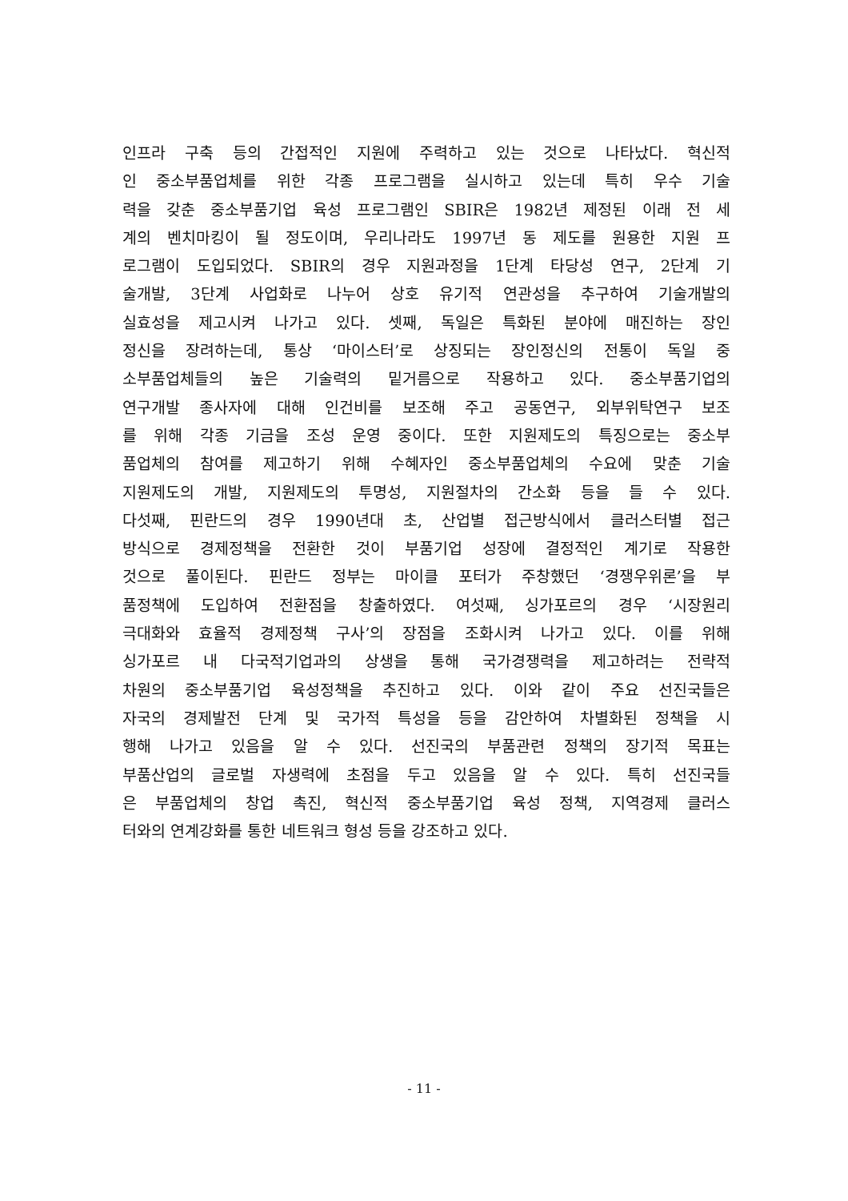인프라 구축 등의 간접적인 지원에 주력하고 있는 것으로 나타났다. 혁신적
인 중소부품업체를 위한 각종 프로그램을 실시하고 있는데 특히 우수 기술
력을 갖춘 중소부품기업 육성 프로그램인 SBIR은 1982년 제정된 이래 전 세
계의 벤치마킹이 될 정도이며, 우리나라도 1997년 동 제도를 원용한 지원 프
로그램이 도입되었다. SBIR의 경우 지원과정을 1단계 타당성 연구, 2단계 기
술개발, 3단계 사업화로 나누어 상호 유기적 연관성을 추구하여 기술개발의
실효성을 제고시켜 나가고 있다. 셋째, 독일은 특화된 분야에 매진하는 장인
정신을 장려하는데, 통상 ‘마이스터’로 상징되는 장인정신의 전통이 독일 중
소부품업체들의 높은 기술력의 밑거름으로 작용하고 있다. 중소부품기업의
연구개발 종사자에 대해 인건비를 보조해 주고 공동연구, 외부위탁연구 보조
를 위해 각종 기금을 조성 운영 중이다. 또한 지원제도의 특징으로는 중소부
품업체의 참여를 제고하기 위해 수혜자인 중소부품업체의 수요에 맞춘 기술
지원제도의 개발, 지원제도의 투명성, 지원절차의 간소화 등을 들 수 있다.
다섯째, 핀란드의 경우 1990년대 초, 산업별 접근방식에서 클러스터별 접근
방식으로 경제정책을 전환한 것이 부품기업 성장에 결정적인 계기로 작용한
것으로 풀이된다. 핀란드 정부는 마이클 포터가 주창했던 ‘경쟁우위론’을 부
품정책에 도입하여 전환점을 창출하였다. 여섯째, 싱가포르의 경우 ‘시장원리
극대화와 효율적 경제정책 구사’의 장점을 조화시켜 나가고 있다. 이를 위해
싱가포르 내 다국적기업과의 상생을 통해 국가경쟁력을 제고하려는 전략적
차원의 중소부품기업 육성정책을 추진하고 있다. 이와 같이 주요 선진국들은
자국의 경제발전 단계 및 국가적 특성을 등을 감안하여 차별화된 정책을 시
행해 나가고 있음을 알 수 있다. 선진국의 부품관련 정책의 장기적 목표는
부품산업의 글로벌 자생력에 초점을 두고 있음을 알 수 있다. 특히 선진국들
은 부품업체의 창업 촉진, 혁신적 중소부품기업 육성 정책, 지역경제 클러스
터와의 연계강화를 통한 네트워크 형성 등을 강조하고 있다.
- 11 -